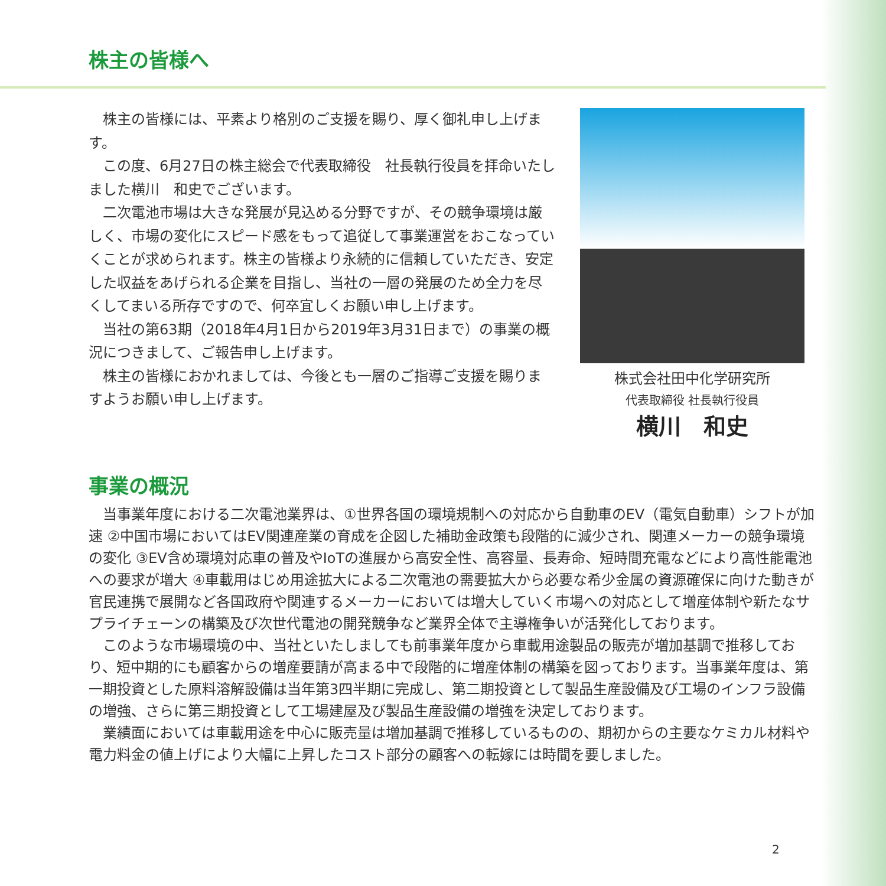株主の皆様へ
株主の皆様には、平素より格別のご支援を賜り、厚く御礼申し上げます。
この度、6月27日の株主総会で代表取締役　社長執行役員を拝命いたしました横川　和史でございます。
二次電池市場は大きな発展が見込める分野ですが、その競争環境は厳しく、市場の変化にスピード感をもって追従して事業運営をおこなっていくことが求められます。株主の皆様より永続的に信頼していただき、安定した収益をあげられる企業を目指し、当社の一層の発展のため全力を尽くしてまいる所存ですので、何卒宜しくお願い申し上げます。
当社の第63期（2018年4月1日から2019年3月31日まで）の事業の概況につきまして、ご報告申し上げます。
株主の皆様におかれましては、今後とも一層のご指導ご支援を賜りますようお願い申し上げます。
株式会社田中化学研究所
代表取締役 社長執行役員
横川　和史
事業の概況
当事業年度における二次電池業界は、①世界各国の環境規制への対応から自動車のEV（電気自動車）シフトが加速 ②中国市場においてはEV関連産業の育成を企図した補助金政策も段階的に減少され、関連メーカーの競争環境の変化 ③EV含め環境対応車の普及やIoTの進展から高安全性、高容量、長寿命、短時間充電などにより高性能電池への要求が増大 ④車載用はじめ用途拡大による二次電池の需要拡大から必要な希少金属の資源確保に向けた動きが官民連携で展開など各国政府や関連するメーカーにおいては増大していく市場への対応として増産体制や新たなサプライチェーンの構築及び次世代電池の開発競争など業界全体で主導権争いが活発化しております。
このような市場環境の中、当社といたしましても前事業年度から車載用途製品の販売が増加基調で推移しており、短中期的にも顧客からの増産要請が高まる中で段階的に増産体制の構築を図っております。当事業年度は、第一期投資とした原料溶解設備は当年第3四半期に完成し、第二期投資として製品生産設備及び工場のインフラ設備の増強、さらに第三期投資として工場建屋及び製品生産設備の増強を決定しております。
業績面においては車載用途を中心に販売量は増加基調で推移しているものの、期初からの主要なケミカル材料や電力料金の値上げにより大幅に上昇したコスト部分の顧客への転嫁には時間を要しました。
2